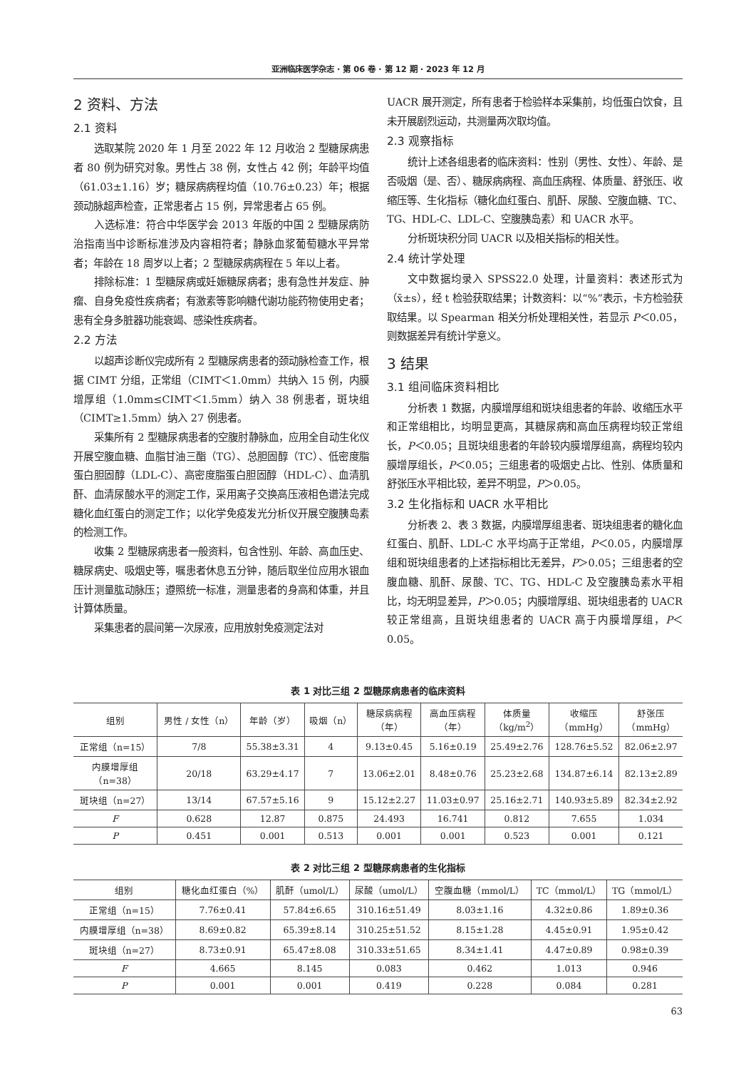亚洲临床医学杂志 · 第 06 卷 · 第 12 期 · 2023 年 12 月
2 资料、方法
2.1 资料
选取某院 2020 年 1 月至 2022 年 12 月收治 2 型糖尿病患者 80 例为研究对象。男性占 38 例，女性占 42 例；年龄平均值（61.03±1.16）岁；糖尿病病程均值（10.76±0.23）年；根据颈动脉超声检查，正常患者占 15 例，异常患者占 65 例。
入选标准：符合中华医学会 2013 年版的中国 2 型糖尿病防治指南当中诊断标准涉及内容相符者；静脉血浆葡萄糖水平异常者；年龄在 18 周岁以上者；2 型糖尿病病程在 5 年以上者。
排除标准：1 型糖尿病或妊娠糖尿病者；患有急性并发症、肿瘤、自身免疫性疾病者；有激素等影响糖代谢功能药物使用史者；患有全身多脏器功能衰竭、感染性疾病者。
2.2 方法
以超声诊断仪完成所有 2 型糖尿病患者的颈动脉检查工作，根据 CIMT 分组，正常组（CIMT＜1.0mm）共纳入 15 例，内膜增厚组（1.0mm≤CIMT＜1.5mm）纳入 38 例患者，斑块组（CIMT≥1.5mm）纳入 27 例患者。
采集所有 2 型糖尿病患者的空腹肘静脉血，应用全自动生化仪开展空腹血糖、血脂甘油三酯（TG）、总胆固醇（TC）、低密度脂蛋白胆固醇（LDL-C）、高密度脂蛋白胆固醇（HDL-C）、血清肌酐、血清尿酸水平的测定工作，采用离子交换高压液相色谱法完成糖化血红蛋白的测定工作；以化学免疫发光分析仪开展空腹胰岛素的检测工作。
收集 2 型糖尿病患者一般资料，包含性别、年龄、高血压史、糖尿病史、吸烟史等，嘱患者休息五分钟，随后取坐位应用水银血压计测量肱动脉压；遵照统一标准，测量患者的身高和体重，并且计算体质量。
采集患者的晨间第一次尿液，应用放射免疫测定法对
UACR 展开测定，所有患者于检验样本采集前，均低蛋白饮食，且未开展剧烈运动，共测量两次取均值。
2.3 观察指标
统计上述各组患者的临床资料：性别（男性、女性）、年龄、是否吸烟（是、否）、糖尿病病程、高血压病程、体质量、舒张压、收缩压等、生化指标（糖化血红蛋白、肌酐、尿酸、空腹血糖、TC、TG、HDL-C、LDL-C、空腹胰岛素）和 UACR 水平。
分析斑块积分同 UACR 以及相关指标的相关性。
2.4 统计学处理
文中数据均录入 SPSS22.0 处理，计量资料：表述形式为（x̄±s），经 t 检验获取结果；计数资料：以“%”表示，卡方检验获取结果。以 Spearman 相关分析处理相关性，若显示 P＜0.05，则数据差异有统计学意义。
3 结果
3.1 组间临床资料相比
分析表 1 数据，内膜增厚组和斑块组患者的年龄、收缩压水平和正常组相比，均明显更高，其糖尿病和高血压病程均较正常组长，P＜0.05；且斑块组患者的年龄较内膜增厚组高，病程均较内膜增厚组长，P＜0.05；三组患者的吸烟史占比、性别、体质量和舒张压水平相比较，差异不明显，P＞0.05。
3.2 生化指标和 UACR 水平相比
分析表 2、表 3 数据，内膜增厚组患者、斑块组患者的糖化血红蛋白、肌酐、LDL-C 水平均高于正常组，P＜0.05，内膜增厚组和斑块组患者的上述指标相比无差异，P＞0.05；三组患者的空腹血糖、肌酐、尿酸、TC、TG、HDL-C 及空腹胰岛素水平相比，均无明显差异，P＞0.05；内膜增厚组、斑块组患者的 UACR 较正常组高，且斑块组患者的 UACR 高于内膜增厚组，P＜0.05。
表 1 对比三组 2 型糖尿病患者的临床资料
| 组别 | 男性 / 女性（n） | 年龄（岁） | 吸烟（n） | 糖尿病病程 （年） | 高血压病程 （年） | 体质量 （kg/m<sup>2</sup>） | 收缩压 （mmHg） | 舒张压 （mmHg） |
| --- | --- | --- | --- | --- | --- | --- | --- | --- |
| 正常组（n=15） | 7/8 | 55.38±3.31 | 4 | 9.13±0.45 | 5.16±0.19 | 25.49±2.76 | 128.76±5.52 | 82.06±2.97 |
| 内膜增厚组 （n=38） | 20/18 | 63.29±4.17 | 7 | 13.06±2.01 | 8.48±0.76 | 25.23±2.68 | 134.87±6.14 | 82.13±2.89 |
| 斑块组（n=27） | 13/14 | 67.57±5.16 | 9 | 15.12±2.27 | 11.03±0.97 | 25.16±2.71 | 140.93±5.89 | 82.34±2.92 |
| F | 0.628 | 12.87 | 0.875 | 24.493 | 16.741 | 0.812 | 7.655 | 1.034 |
| P | 0.451 | 0.001 | 0.513 | 0.001 | 0.001 | 0.523 | 0.001 | 0.121 |
表 2 对比三组 2 型糖尿病患者的生化指标
| 组别 | 糖化血红蛋白（%） | 肌酐（umol/L） | 尿酸（umol/L） | 空腹血糖（mmol/L） | TC（mmol/L） | TG（mmol/L） |
| --- | --- | --- | --- | --- | --- | --- |
| 正常组（n=15） | 7.76±0.41 | 57.84±6.65 | 310.16±51.49 | 8.03±1.16 | 4.32±0.86 | 1.89±0.36 |
| 内膜增厚组（n=38） | 8.69±0.82 | 65.39±8.14 | 310.25±51.52 | 8.15±1.28 | 4.45±0.91 | 1.95±0.42 |
| 斑块组（n=27） | 8.73±0.91 | 65.47±8.08 | 310.33±51.65 | 8.34±1.41 | 4.47±0.89 | 0.98±0.39 |
| F | 4.665 | 8.145 | 0.083 | 0.462 | 1.013 | 0.946 |
| P | 0.001 | 0.001 | 0.419 | 0.228 | 0.084 | 0.281 |
63